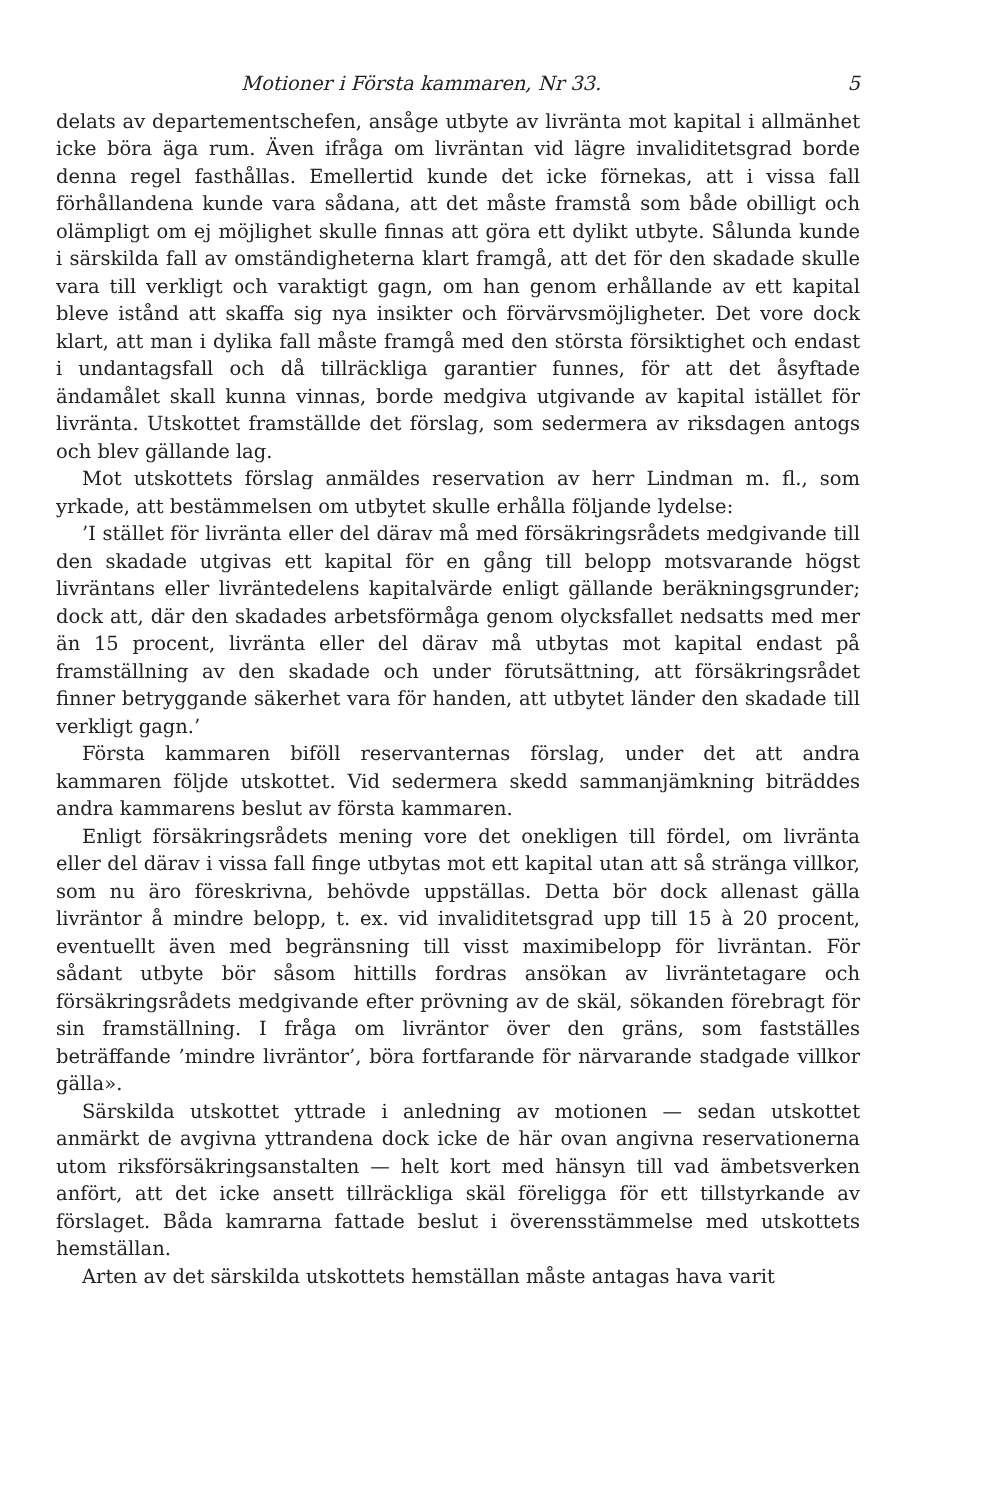Motioner i Första kammaren, Nr 33. 5
delats av departementschefen, ansåge utbyte av livränta mot kapital i allmänhet icke böra äga rum. Även ifråga om livräntan vid lägre invaliditetsgrad borde denna regel fasthållas. Emellertid kunde det icke förnekas, att i vissa fall förhållandena kunde vara sådana, att det måste framstå som både obilligt och olämpligt om ej möjlighet skulle finnas att göra ett dylikt utbyte. Sålunda kunde i särskilda fall av omständigheterna klart framgå, att det för den skadade skulle vara till verkligt och varaktigt gagn, om han genom erhållande av ett kapital bleve istånd att skaffa sig nya insikter och förvärvsmöjligheter. Det vore dock klart, att man i dylika fall måste framgå med den största försiktighet och endast i undantagsfall och då tillräckliga garantier funnes, för att det åsyftade ändamålet skall kunna vinnas, borde medgiva utgivande av kapital istället för livränta. Utskottet framställde det förslag, som sedermera av riksdagen antogs och blev gällande lag.
Mot utskottets förslag anmäldes reservation av herr Lindman m. fl., som yrkade, att bestämmelsen om utbytet skulle erhålla följande lydelse:
’I stället för livränta eller del därav må med försäkringsrådets medgivande till den skadade utgivas ett kapital för en gång till belopp motsvarande högst livräntans eller livräntedelens kapitalvärde enligt gällande beräkningsgrunder; dock att, där den skadades arbetsförmåga genom olycksfallet nedsatts med mer än 15 procent, livränta eller del därav må utbytas mot kapital endast på framställning av den skadade och under förutsättning, att försäkringsrådet finner betryggande säkerhet vara för handen, att utbytet länder den skadade till verkligt gagn.’
Första kammaren biföll reservanternas förslag, under det att andra kammaren följde utskottet. Vid sedermera skedd sammanjämkning biträddes andra kammarens beslut av första kammaren.
Enligt försäkringsrådets mening vore det onekligen till fördel, om livränta eller del därav i vissa fall finge utbytas mot ett kapital utan att så stränga villkor, som nu äro föreskrivna, behövde uppställas. Detta bör dock allenast gälla livräntor å mindre belopp, t. ex. vid invaliditetsgrad upp till 15 à 20 procent, eventuellt även med begränsning till visst maximibelopp för livräntan. För sådant utbyte bör såsom hittills fordras ansökan av livräntetagare och försäkringsrådets medgivande efter prövning av de skäl, sökanden förebragt för sin framställning. I fråga om livräntor över den gräns, som fastställes beträffande ’mindre livräntor’, böra fortfarande för närvarande stadgade villkor gälla».
Särskilda utskottet yttrade i anledning av motionen — sedan utskottet anmärkt de avgivna yttrandena dock icke de här ovan angivna reservationerna utom riksförsäkringsanstalten — helt kort med hänsyn till vad ämbetsverken anfört, att det icke ansett tillräckliga skäl föreligga för ett tillstyrkande av förslaget. Båda kamrarna fattade beslut i överensstämmelse med utskottets hemställan.
Arten av det särskilda utskottets hemställan måste antagas hava varit